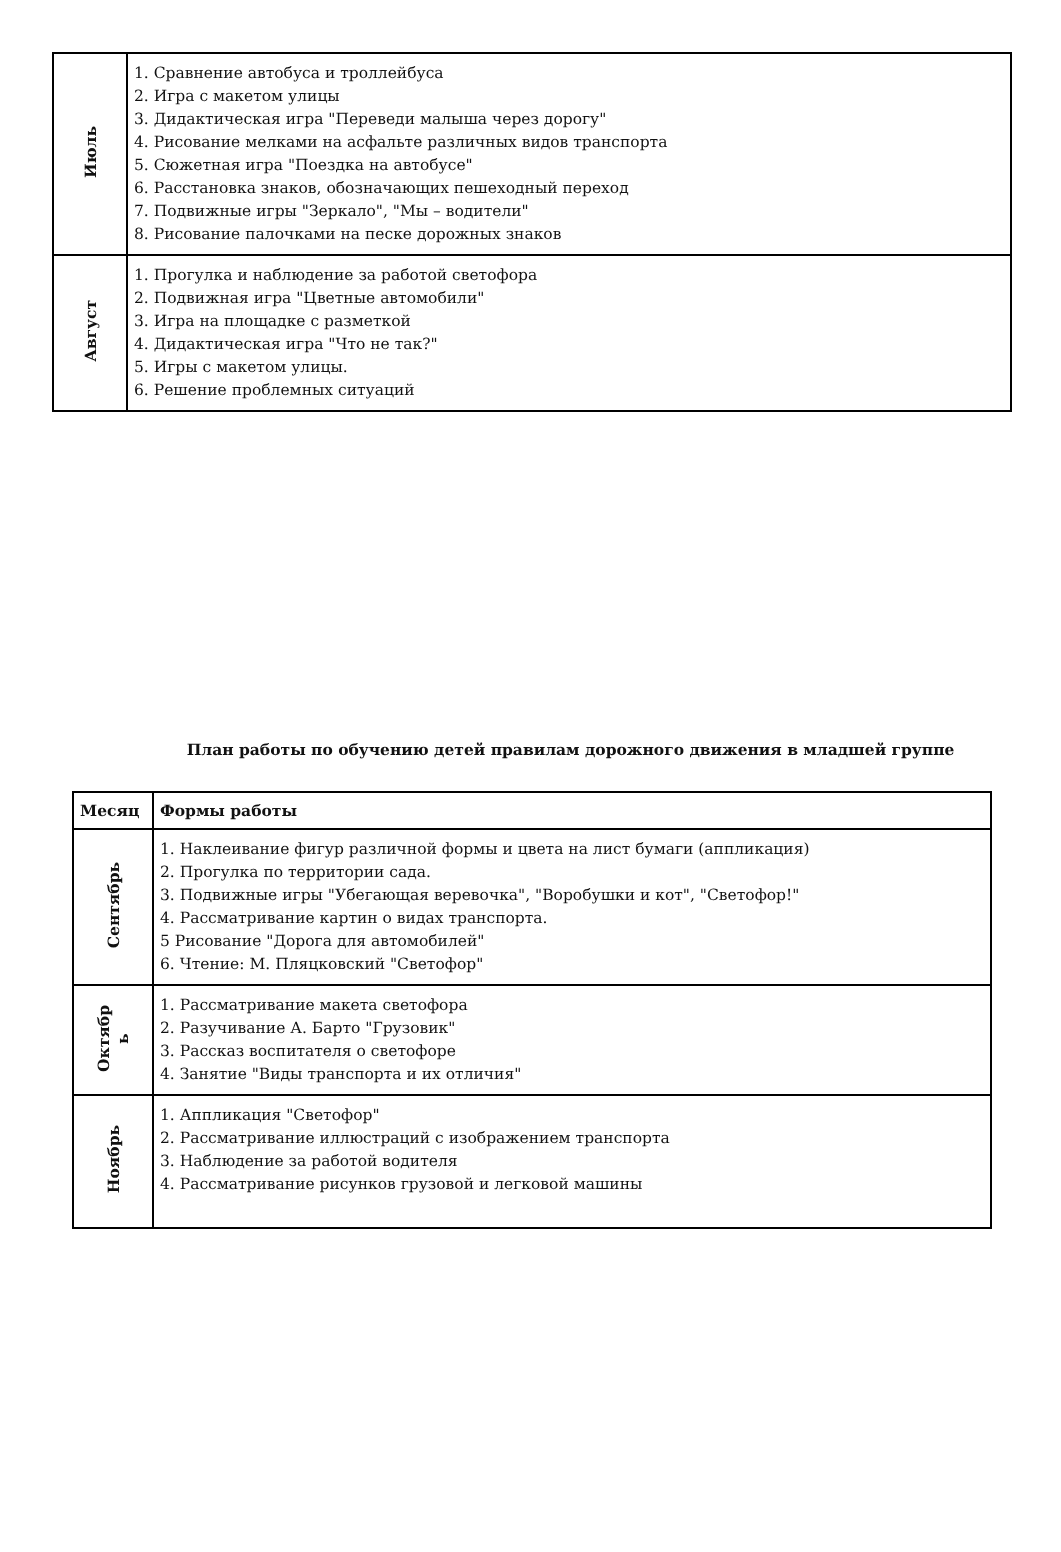| Июль | 1. Сравнение автобуса и троллейбуса 2. Игра с макетом улицы 3. Дидактическая игра "Переведи малыша через дорогу" 4. Рисование мелками на асфальте различных видов транспорта 5. Сюжетная игра "Поездка на автобусе" 6. Расстановка знаков, обозначающих пешеходный переход 7. Подвижные игры "Зеркало", "Мы – водители" 8. Рисование палочками на песке дорожных знаков |
| Август | 1. Прогулка и наблюдение за работой светофора 2. Подвижная игра "Цветные автомобили" 3. Игра на площадке с разметкой 4. Дидактическая игра "Что не так?" 5. Игры с макетом улицы. 6. Решение проблемных ситуаций |
План работы по обучению детей правилам дорожного движения в младшей группе
| Месяц | Формы работы |
| --- | --- |
| Сентябрь | 1. Наклеивание фигур различной формы и цвета на лист бумаги (аппликация) 2. Прогулка по территории сада. 3. Подвижные игры "Убегающая веревочка", "Воробушки и кот", "Светофор!" 4. Рассматривание картин о видах транспорта. 5 Рисование "Дорога для автомобилей" 6. Чтение: М. Пляцковский "Светофор" |
| Октябр ь | 1. Рассматривание макета светофора 2. Разучивание А. Барто "Грузовик" 3. Рассказ воспитателя о светофоре 4. Занятие "Виды транспорта и их отличия" |
| Ноябрь | 1. Аппликация "Светофор" 2. Рассматривание иллюстраций с изображением транспорта 3. Наблюдение за работой водителя 4. Рассматривание рисунков грузовой и легковой машины |